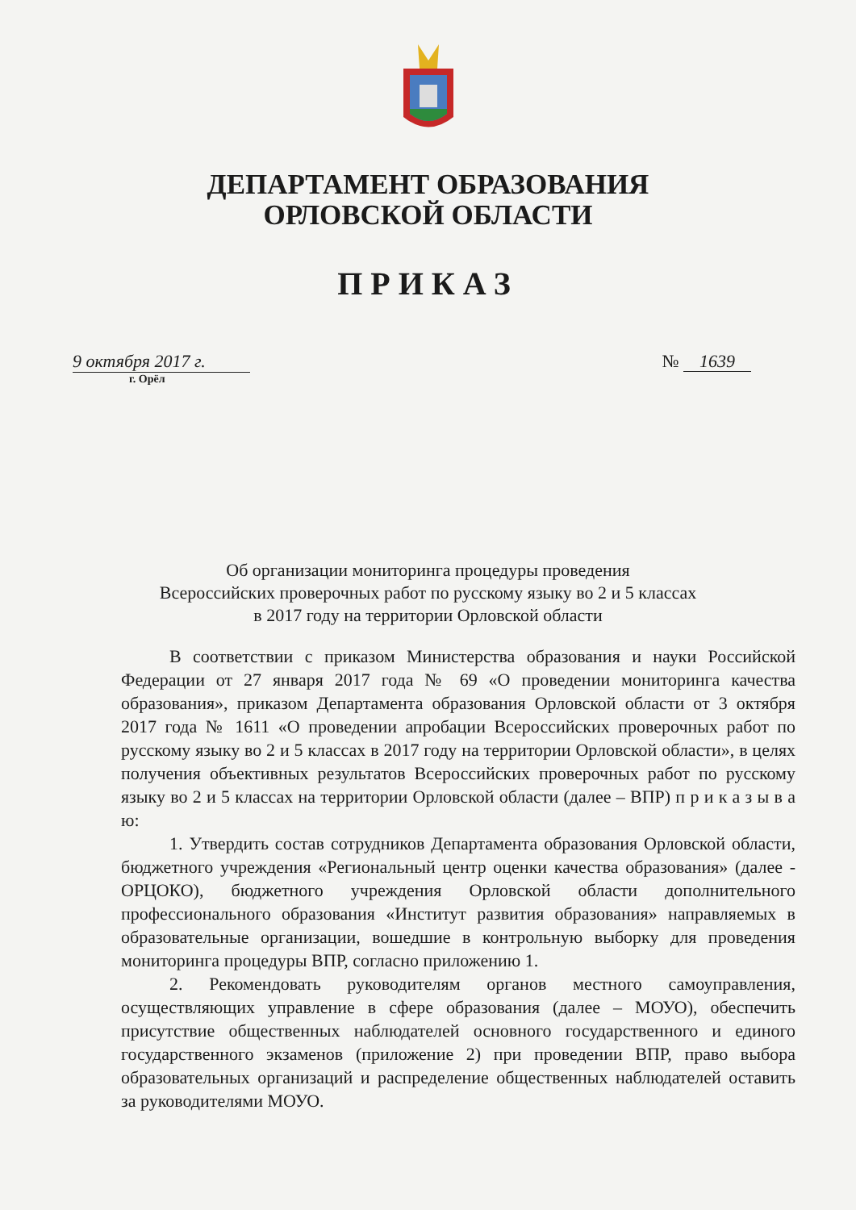ДЕПАРТАМЕНТ ОБРАЗОВАНИЯ
ОРЛОВСКОЙ ОБЛАСТИ
ПРИКАЗ
9 октября 2017 г.
г. Орёл
№ 1639
Об организации мониторинга процедуры проведения
Всероссийских проверочных работ по русскому языку во 2 и 5 классах
в 2017 году на территории Орловской области
В соответствии с приказом Министерства образования и науки Российской Федерации от 27 января 2017 года № 69 «О проведении мониторинга качества образования», приказом Департамента образования Орловской области от 3 октября 2017 года № 1611 «О проведении апробации Всероссийских проверочных работ по русскому языку во 2 и 5 классах в 2017 году на территории Орловской области», в целях получения объективных результатов Всероссийских проверочных работ по русскому языку во 2 и 5 классах на территории Орловской области (далее – ВПР) п р и к а з ы в а ю:
1. Утвердить состав сотрудников Департамента образования Орловской области, бюджетного учреждения «Региональный центр оценки качества образования» (далее - ОРЦОКО), бюджетного учреждения Орловской области дополнительного профессионального образования «Институт развития образования» направляемых в образовательные организации, вошедшие в контрольную выборку для проведения мониторинга процедуры ВПР, согласно приложению 1.
2. Рекомендовать руководителям органов местного самоуправления, осуществляющих управление в сфере образования (далее – МОУО), обеспечить присутствие общественных наблюдателей основного государственного и единого государственного экзаменов (приложение 2) при проведении ВПР, право выбора образовательных организаций и распределение общественных наблюдателей оставить за руководителями МОУО.